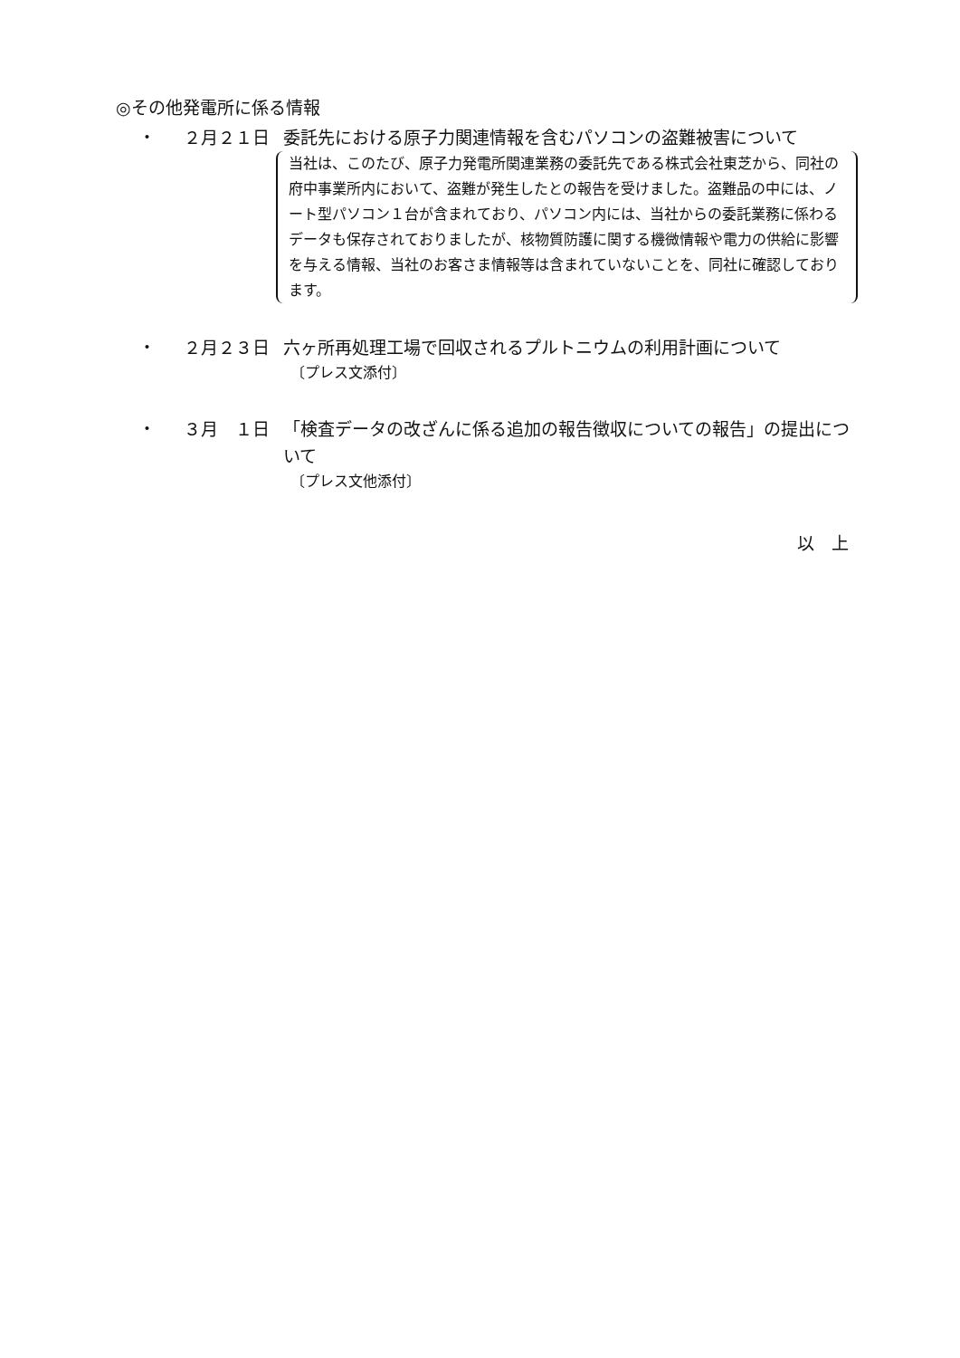◎その他発電所に係る情報
・ ２月２１日 委託先における原子力関連情報を含むパソコンの盗難被害について
当社は、このたび、原子力発電所関連業務の委託先である株式会社東芝から、同社の府中事業所内において、盗難が発生したとの報告を受けました。盗難品の中には、ノート型パソコン１台が含まれており、パソコン内には、当社からの委託業務に係わるデータも保存されておりましたが、核物質防護に関する機微情報や電力の供給に影響を与える情報、当社のお客さま情報等は含まれていないことを、同社に確認しております。
・ ２月２３日 六ヶ所再処理工場で回収されるプルトニウムの利用計画について
〔プレス文添付〕
・ ３月　１日 「検査データの改ざんに係る追加の報告徴収についての報告」の提出について
〔プレス文他添付〕
以　上